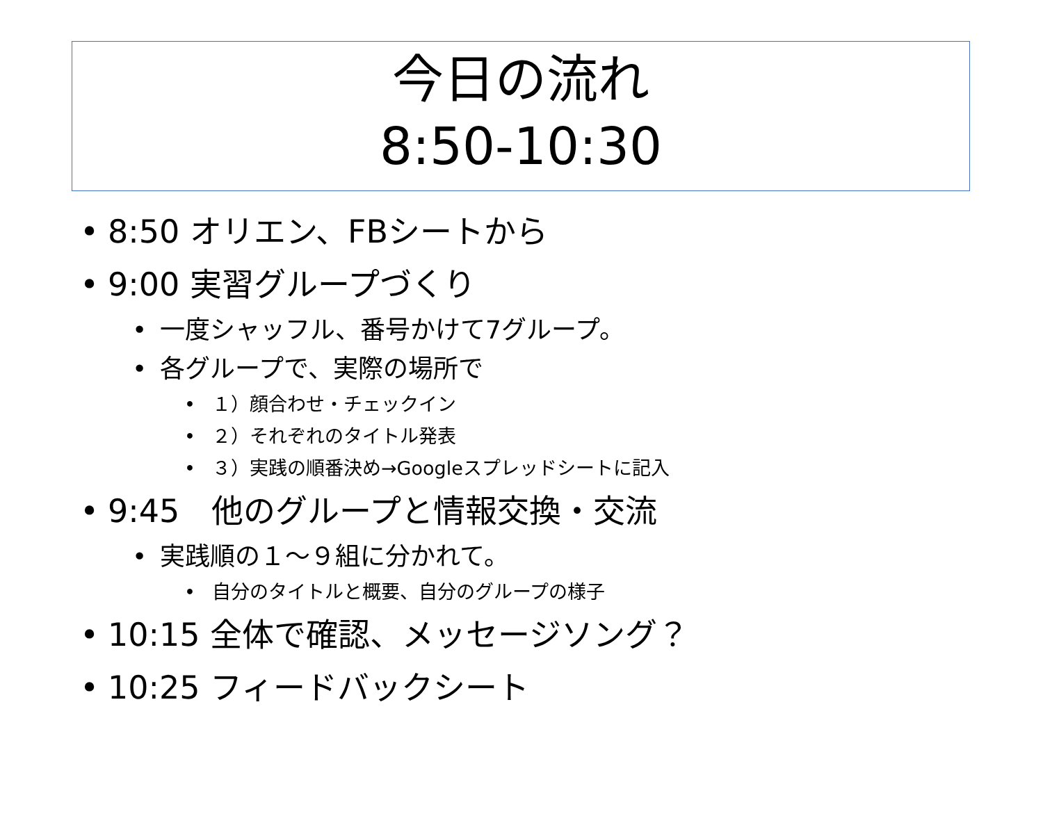今日の流れ
8:50-10:30
• 8:50 オリエン、FBシートから
• 9:00 実習グループづくり
• 一度シャッフル、番号かけて7グループ。
• 各グループで、実際の場所で
• １）顔合わせ・チェックイン
• ２）それぞれのタイトル発表
• ３）実践の順番決め→Googleスプレッドシートに記入
• 9:45　他のグループと情報交換・交流
• 実践順の１～９組に分かれて。
• 自分のタイトルと概要、自分のグループの様子
• 10:15 全体で確認、メッセージソング？
• 10:25 フィードバックシート